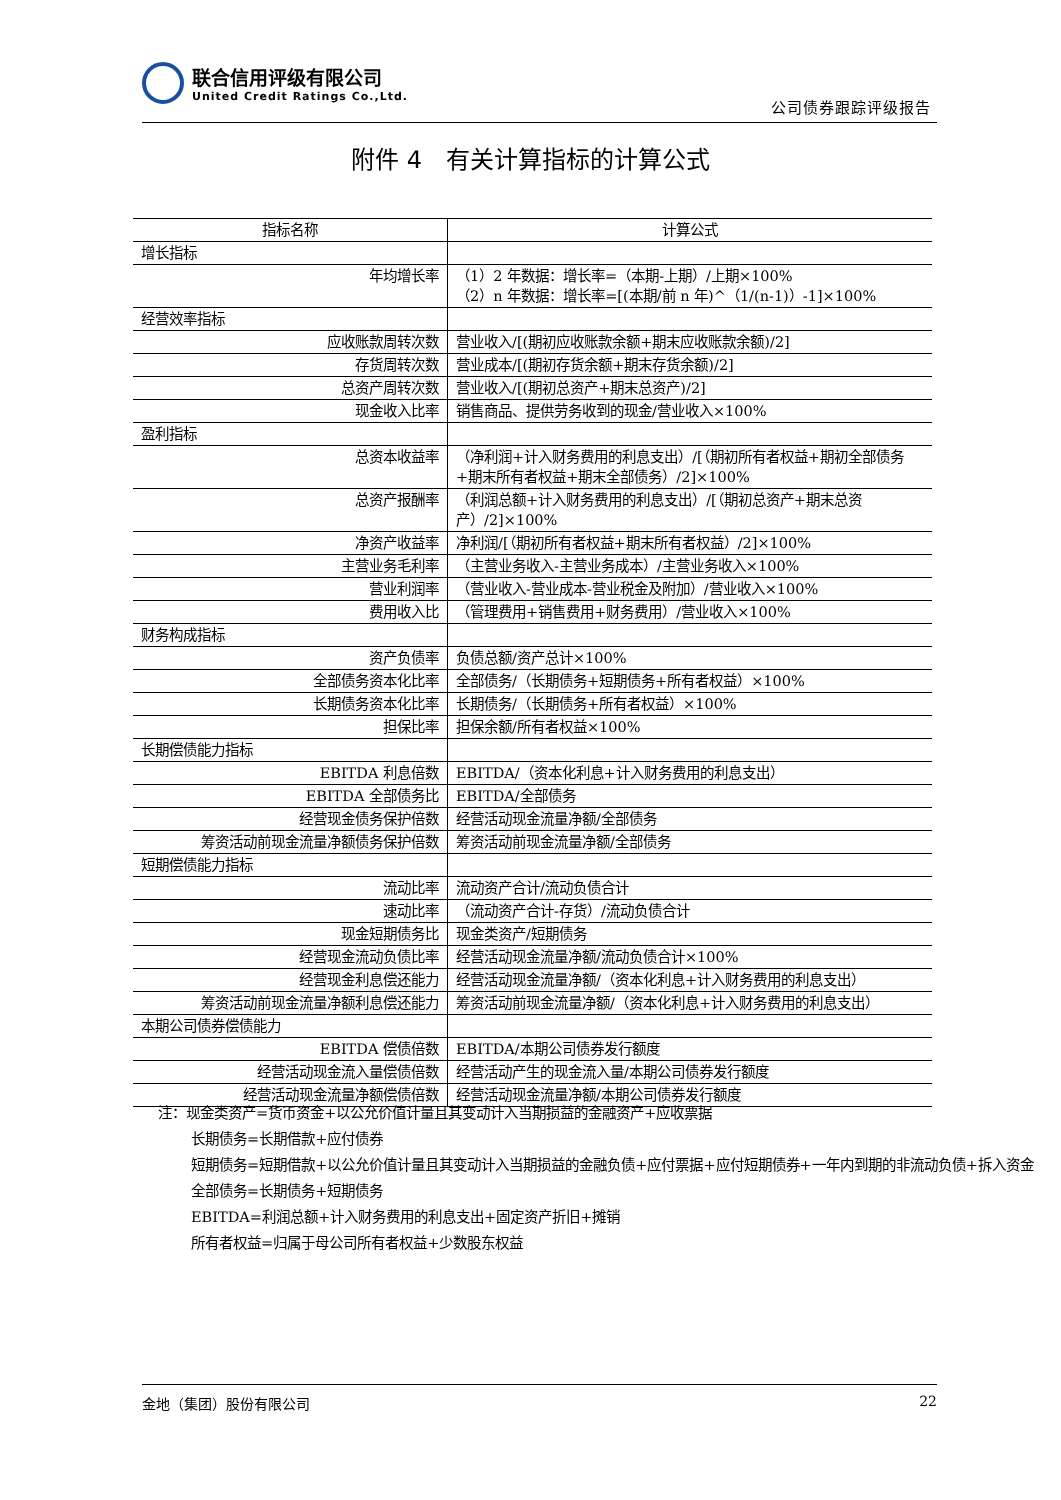联合信用评级有限公司
United Credit Ratings Co.,Ltd.
公司债券跟踪评级报告
附件 4　有关计算指标的计算公式
| 指标名称 | 计算公式 |
| --- | --- |
| 增长指标 | |
| 年均增长率 | （1）2 年数据：增长率=（本期-上期）/上期×100% （2）n 年数据：增长率=[(本期/前 n 年)^（1/(n-1)）-1]×100% |
| 经营效率指标 | |
| 应收账款周转次数 | 营业收入/[(期初应收账款余额+期末应收账款余额)/2] |
| 存货周转次数 | 营业成本/[(期初存货余额+期末存货余额)/2] |
| 总资产周转次数 | 营业收入/[(期初总资产+期末总资产)/2] |
| 现金收入比率 | 销售商品、提供劳务收到的现金/营业收入×100% |
| 盈利指标 | |
| 总资本收益率 | （净利润+计入财务费用的利息支出）/[（期初所有者权益+期初全部债务+期末所有者权益+期末全部债务）/2]×100% |
| 总资产报酬率 | （利润总额+计入财务费用的利息支出）/[（期初总资产+期末总资产）/2]×100% |
| 净资产收益率 | 净利润/[（期初所有者权益+期末所有者权益）/2]×100% |
| 主营业务毛利率 | （主营业务收入-主营业务成本）/主营业务收入×100% |
| 营业利润率 | （营业收入-营业成本-营业税金及附加）/营业收入×100% |
| 费用收入比 | （管理费用+销售费用+财务费用）/营业收入×100% |
| 财务构成指标 | |
| 资产负债率 | 负债总额/资产总计×100% |
| 全部债务资本化比率 | 全部债务/（长期债务+短期债务+所有者权益）×100% |
| 长期债务资本化比率 | 长期债务/（长期债务+所有者权益）×100% |
| 担保比率 | 担保余额/所有者权益×100% |
| 长期偿债能力指标 | |
| EBITDA 利息倍数 | EBITDA/（资本化利息+计入财务费用的利息支出） |
| EBITDA 全部债务比 | EBITDA/全部债务 |
| 经营现金债务保护倍数 | 经营活动现金流量净额/全部债务 |
| 筹资活动前现金流量净额债务保护倍数 | 筹资活动前现金流量净额/全部债务 |
| 短期偿债能力指标 | |
| 流动比率 | 流动资产合计/流动负债合计 |
| 速动比率 | （流动资产合计-存货）/流动负债合计 |
| 现金短期债务比 | 现金类资产/短期债务 |
| 经营现金流动负债比率 | 经营活动现金流量净额/流动负债合计×100% |
| 经营现金利息偿还能力 | 经营活动现金流量净额/（资本化利息+计入财务费用的利息支出） |
| 筹资活动前现金流量净额利息偿还能力 | 筹资活动前现金流量净额/（资本化利息+计入财务费用的利息支出） |
| 本期公司债券偿债能力 | |
| EBITDA 偿债倍数 | EBITDA/本期公司债券发行额度 |
| 经营活动现金流入量偿债倍数 | 经营活动产生的现金流入量/本期公司债券发行额度 |
| 经营活动现金流量净额偿债倍数 | 经营活动现金流量净额/本期公司债券发行额度 |
注：现金类资产=货币资金+以公允价值计量且其变动计入当期损益的金融资产+应收票据
长期债务=长期借款+应付债券
短期债务=短期借款+以公允价值计量且其变动计入当期损益的金融负债+应付票据+应付短期债券+一年内到期的非流动负债+拆入资金
全部债务=长期债务+短期债务
EBITDA=利润总额+计入财务费用的利息支出+固定资产折旧+摊销
所有者权益=归属于母公司所有者权益+少数股东权益
金地（集团）股份有限公司 22